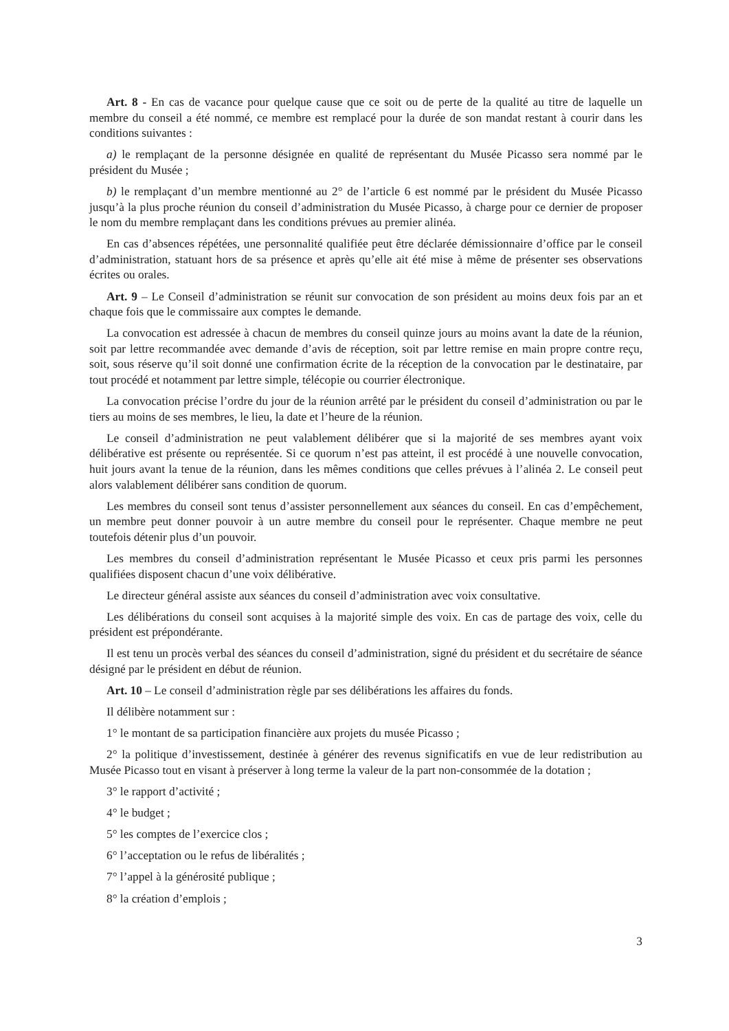Art. 8 - En cas de vacance pour quelque cause que ce soit ou de perte de la qualité au titre de laquelle un membre du conseil a été nommé, ce membre est remplacé pour la durée de son mandat restant à courir dans les conditions suivantes :
a) le remplaçant de la personne désignée en qualité de représentant du Musée Picasso sera nommé par le président du Musée ;
b) le remplaçant d’un membre mentionné au 2° de l’article 6 est nommé par le président du Musée Picasso jusqu’à la plus proche réunion du conseil d’administration du Musée Picasso, à charge pour ce dernier de proposer le nom du membre remplaçant dans les conditions prévues au premier alinéa.
En cas d’absences répétées, une personnalité qualifiée peut être déclarée démissionnaire d’office par le conseil d’administration, statuant hors de sa présence et après qu’elle ait été mise à même de présenter ses observations écrites ou orales.
Art. 9 – Le Conseil d’administration se réunit sur convocation de son président au moins deux fois par an et chaque fois que le commissaire aux comptes le demande.
La convocation est adressée à chacun de membres du conseil quinze jours au moins avant la date de la réunion, soit par lettre recommandée avec demande d’avis de réception, soit par lettre remise en main propre contre reçu, soit, sous réserve qu’il soit donné une confirmation écrite de la réception de la convocation par le destinataire, par tout procédé et notamment par lettre simple, télécopie ou courrier électronique.
La convocation précise l’ordre du jour de la réunion arrêté par le président du conseil d’administration ou par le tiers au moins de ses membres, le lieu, la date et l’heure de la réunion.
Le conseil d’administration ne peut valablement délibérer que si la majorité de ses membres ayant voix délibérative est présente ou représentée. Si ce quorum n’est pas atteint, il est procédé à une nouvelle convocation, huit jours avant la tenue de la réunion, dans les mêmes conditions que celles prévues à l’alinéa 2. Le conseil peut alors valablement délibérer sans condition de quorum.
Les membres du conseil sont tenus d’assister personnellement aux séances du conseil. En cas d’empêchement, un membre peut donner pouvoir à un autre membre du conseil pour le représenter. Chaque membre ne peut toutefois détenir plus d’un pouvoir.
Les membres du conseil d’administration représentant le Musée Picasso et ceux pris parmi les personnes qualifiées disposent chacun d’une voix délibérative.
Le directeur général assiste aux séances du conseil d’administration avec voix consultative.
Les délibérations du conseil sont acquises à la majorité simple des voix. En cas de partage des voix, celle du président est prépondérante.
Il est tenu un procès verbal des séances du conseil d’administration, signé du président et du secrétaire de séance désigné par le président en début de réunion.
Art. 10 – Le conseil d’administration règle par ses délibérations les affaires du fonds.
Il délibère notamment sur :
1° le montant de sa participation financière aux projets du musée Picasso ;
2° la politique d’investissement, destinée à générer des revenus significatifs en vue de leur redistribution au Musée Picasso tout en visant à préserver à long terme la valeur de la part non-consommée de la dotation ;
3° le rapport d’activité ;
4° le budget ;
5° les comptes de l’exercice clos ;
6° l’acceptation ou le refus de libéralités ;
7° l’appel à la générosité publique ;
8° la création d’emplois ;
3